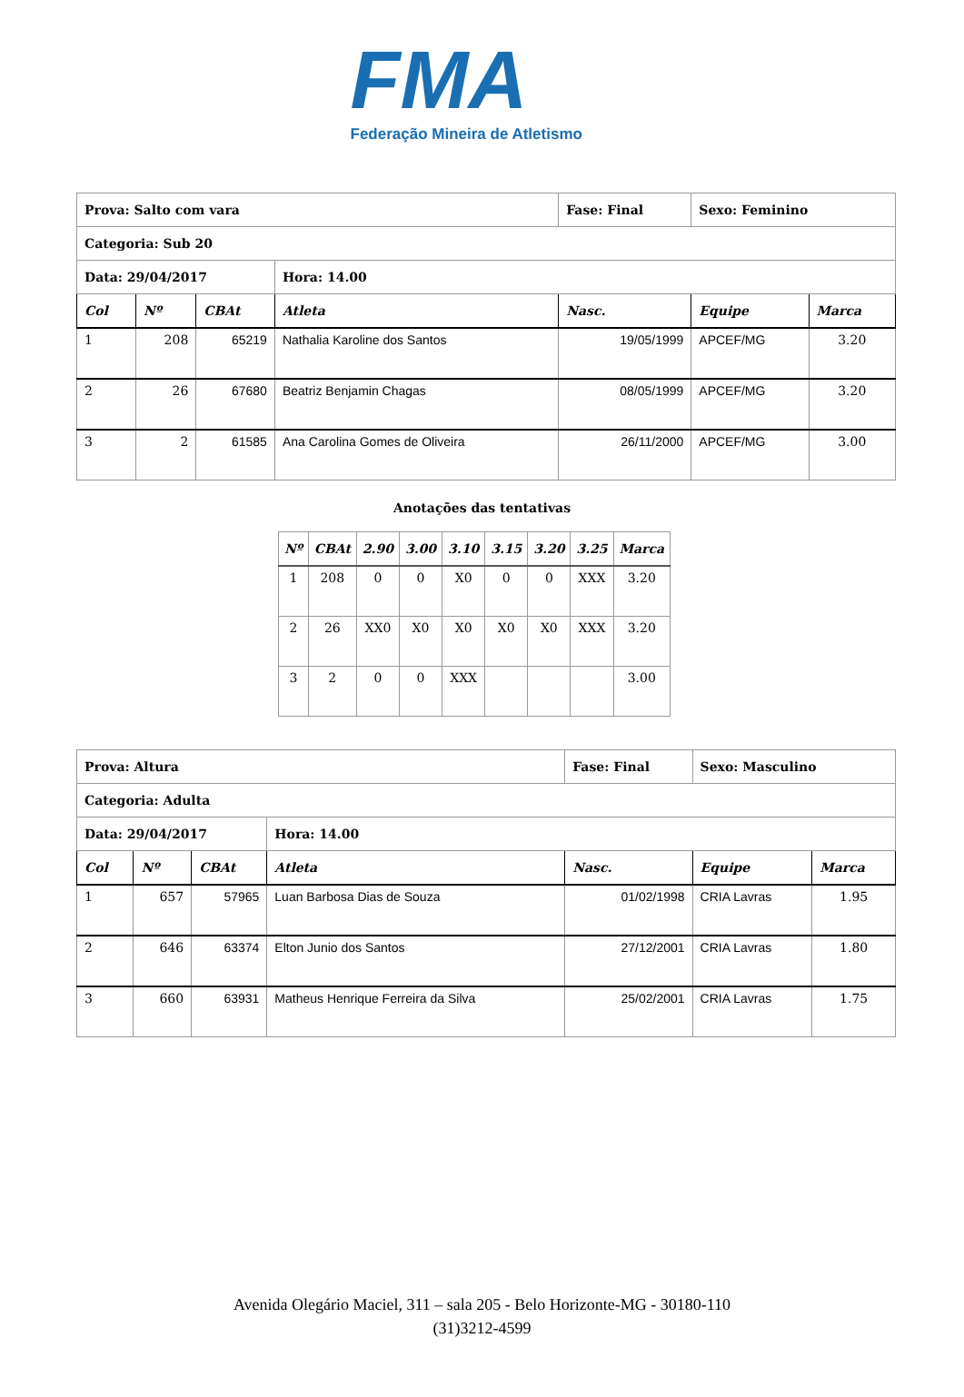FMA
Federação Mineira de Atletismo
| Prova: Salto com vara | | | | Fase: Final | Sexo: Feminino | |
| --- | --- | --- | --- | --- | --- | --- |
| Categoria: Sub 20 | | | | | | |
| Data: 29/04/2017 | | | Hora: 14.00 | | | |
| Col | Nº | CBAt | Atleta | Nasc. | Equipe | Marca |
| 1 | 208 | 65219 | Nathalia Karoline dos Santos | 19/05/1999 | APCEF/MG | 3.20 |
| 2 | 26 | 67680 | Beatriz Benjamin Chagas | 08/05/1999 | APCEF/MG | 3.20 |
| 3 | 2 | 61585 | Ana Carolina Gomes de Oliveira | 26/11/2000 | APCEF/MG | 3.00 |
Anotações das tentativas
| Nº | CBAt | 2.90 | 3.00 | 3.10 | 3.15 | 3.20 | 3.25 | Marca |
| --- | --- | --- | --- | --- | --- | --- | --- | --- |
| 1 | 208 | 0 | 0 | X0 | 0 | 0 | XXX | 3.20 |
| 2 | 26 | XX0 | X0 | X0 | X0 | X0 | XXX | 3.20 |
| 3 | 2 | 0 | 0 | XXX | | | | 3.00 |
| Prova: Altura | | | | Fase: Final | Sexo: Masculino | |
| --- | --- | --- | --- | --- | --- | --- |
| Categoria: Adulta | | | | | | |
| Data: 29/04/2017 | | | Hora: 14.00 | | | |
| Col | Nº | CBAt | Atleta | Nasc. | Equipe | Marca |
| 1 | 657 | 57965 | Luan Barbosa Dias de Souza | 01/02/1998 | CRIA Lavras | 1.95 |
| 2 | 646 | 63374 | Elton Junio dos Santos | 27/12/2001 | CRIA Lavras | 1.80 |
| 3 | 660 | 63931 | Matheus Henrique Ferreira da Silva | 25/02/2001 | CRIA Lavras | 1.75 |
Avenida Olegário Maciel, 311 – sala 205 - Belo Horizonte-MG - 30180-110
(31)3212-4599